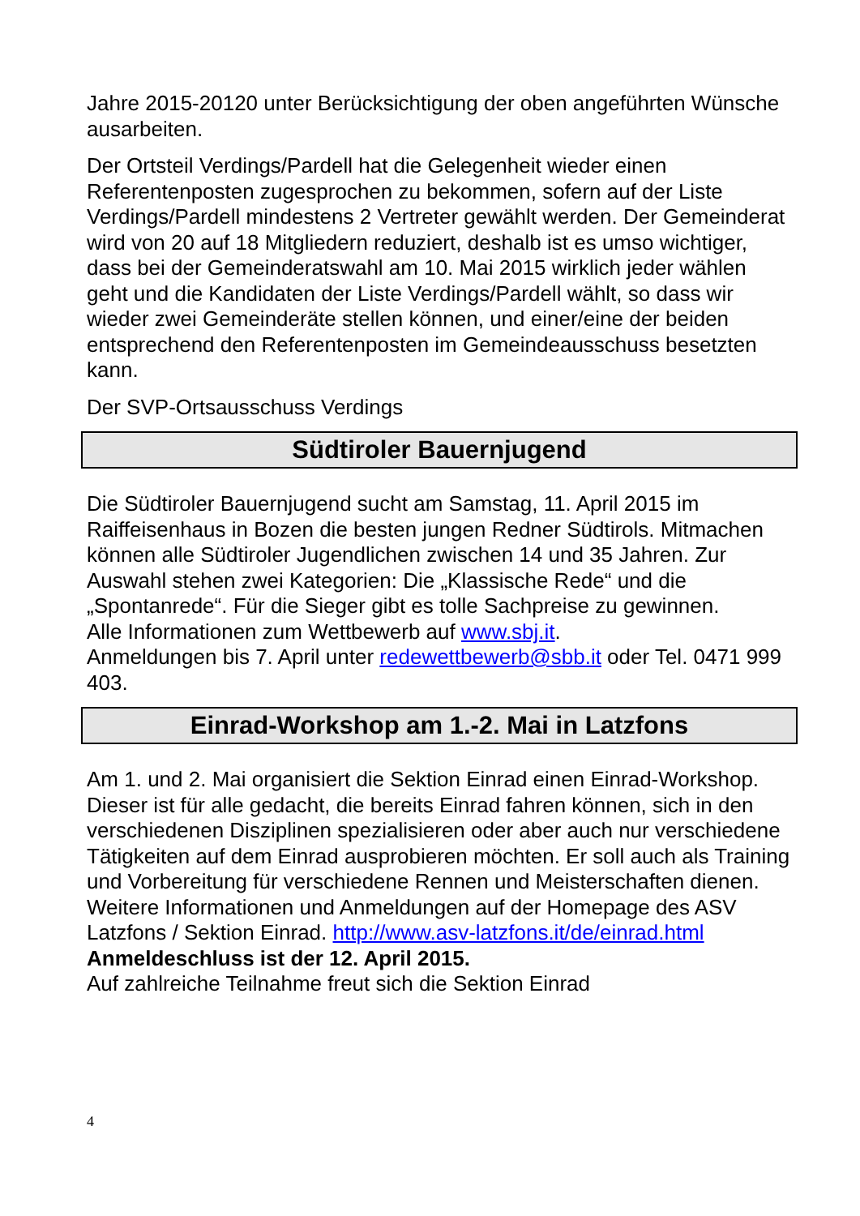Jahre 2015-20120 unter Berücksichtigung der oben angeführten Wünsche ausarbeiten.
Der Ortsteil Verdings/Pardell hat die Gelegenheit wieder einen Referentenposten zugesprochen zu bekommen, sofern auf der Liste Verdings/Pardell mindestens 2 Vertreter gewählt werden. Der Gemeinderat wird von 20 auf 18 Mitgliedern reduziert, deshalb ist es umso wichtiger, dass bei der Gemeinderatswahl am 10. Mai 2015 wirklich jeder wählen geht und die Kandidaten der Liste Verdings/Pardell wählt, so dass wir wieder zwei Gemeinderäte stellen können, und einer/eine der beiden entsprechend den Referentenposten im Gemeindeausschuss besetzten kann.
Der SVP-Ortsausschuss Verdings
Südtiroler Bauernjugend
Die Südtiroler Bauernjugend sucht am Samstag, 11. April 2015 im Raiffeisenhaus in Bozen die besten jungen Redner Südtirols. Mitmachen können alle Südtiroler Jugendlichen zwischen 14 und 35 Jahren. Zur Auswahl stehen zwei Kategorien: Die „Klassische Rede“ und die „Spontanrede“. Für die Sieger gibt es tolle Sachpreise zu gewinnen.
Alle Informationen zum Wettbewerb auf www.sbj.it.
Anmeldungen bis 7. April unter redewettbewerb@sbb.it oder Tel. 0471 999 403.
Einrad-Workshop am 1.-2. Mai in Latzfons
Am 1. und 2. Mai organisiert die Sektion Einrad einen Einrad-Workshop. Dieser ist für alle gedacht, die bereits Einrad fahren können, sich in den verschiedenen Disziplinen spezialisieren oder aber auch nur verschiedene Tätigkeiten auf dem Einrad ausprobieren möchten. Er soll auch als Training und Vorbereitung für verschiedene Rennen und Meisterschaften dienen.
Weitere Informationen und Anmeldungen auf der Homepage des ASV Latzfons / Sektion Einrad. http://www.asv-latzfons.it/de/einrad.html
Anmeldeschluss ist der 12. April 2015.
Auf zahlreiche Teilnahme freut sich die Sektion Einrad
4